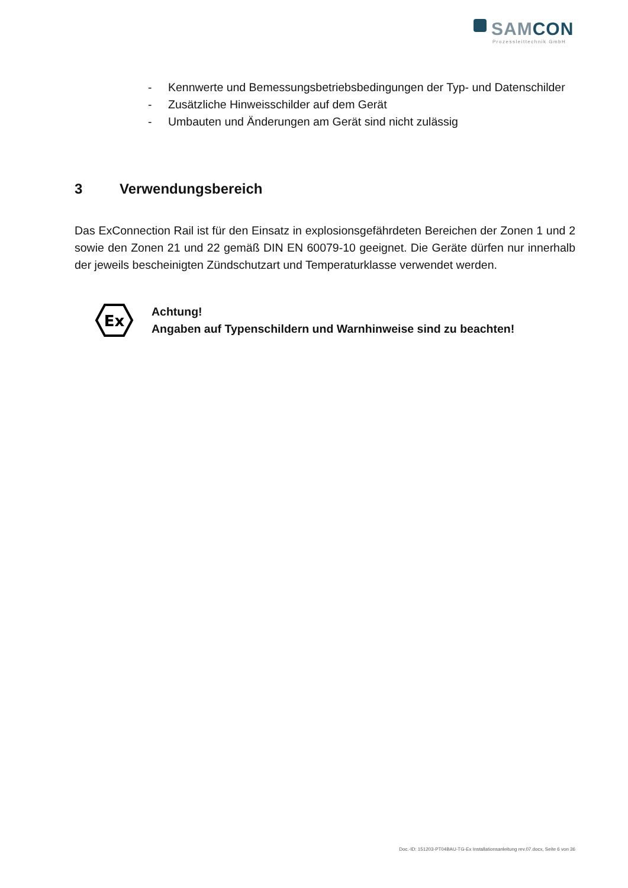SAMCON
Prozessleittechnik GmbH
- Kennwerte und Bemessungsbetriebsbedingungen der Typ- und Datenschilder
- Zusätzliche Hinweisschilder auf dem Gerät
- Umbauten und Änderungen am Gerät sind nicht zulässig
3 Verwendungsbereich
Das ExConnection Rail ist für den Einsatz in explosionsgefährdeten Bereichen der Zonen 1 und 2 sowie den Zonen 21 und 22 gemäß DIN EN 60079-10 geeignet. Die Geräte dürfen nur innerhalb der jeweils bescheinigten Zündschutzart und Temperaturklasse verwendet werden.
Ex
Achtung!
Angaben auf Typenschildern und Warnhinweise sind zu beachten!
Doc.-ID: 151203-PT04BAU-TG-Ex Installationsanleitung rev.07.docx, Seite 6 von 36